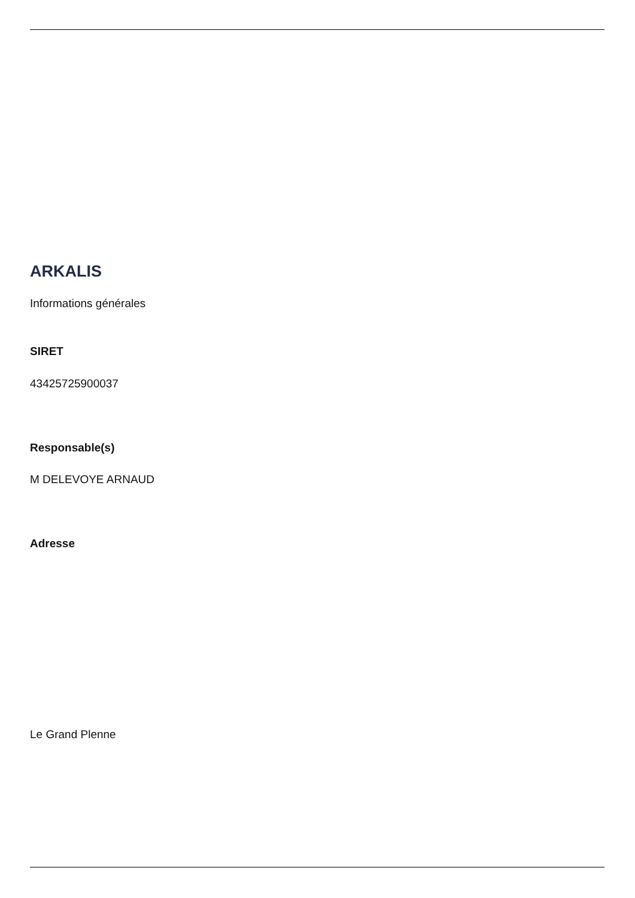ARKALIS
Informations générales
SIRET
43425725900037
Responsable(s)
M DELEVOYE ARNAUD
Adresse
Le Grand Plenne